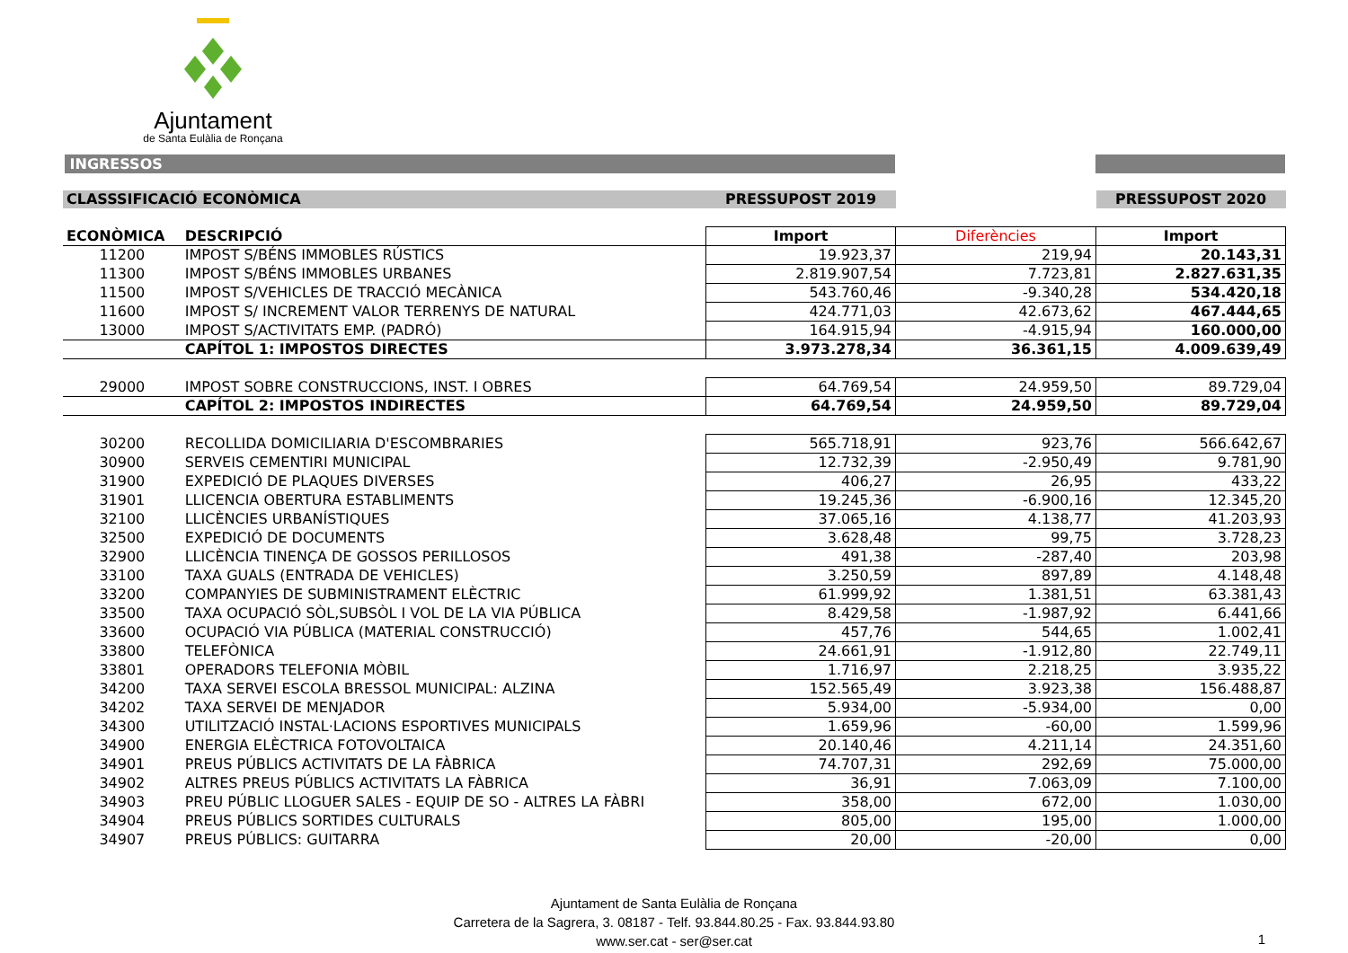Ajuntament
de Santa Eulàlia de Ronçana
INGRESSOS
| CLASSSIFICACIÓ ECONÒMICA | | PRESSUPOST 2019 | | PRESSUPOST 2020 |
| ECONÒMICA | DESCRIPCIÓ | Import | Diferències | Import |
| 11200 | IMPOST S/BÉNS IMMOBLES RÚSTICS | 19.923,37 | 219,94 | 20.143,31 |
| 11300 | IMPOST S/BÉNS IMMOBLES URBANES | 2.819.907,54 | 7.723,81 | 2.827.631,35 |
| 11500 | IMPOST S/VEHICLES DE TRACCIÓ MECÀNICA | 543.760,46 | -9.340,28 | 534.420,18 |
| 11600 | IMPOST S/ INCREMENT VALOR TERRENYS DE NATURAL | 424.771,03 | 42.673,62 | 467.444,65 |
| 13000 | IMPOST S/ACTIVITATS EMP. (PADRÓ) | 164.915,94 | -4.915,94 | 160.000,00 |
| | CAPÍTOL 1: IMPOSTOS DIRECTES | 3.973.278,34 | 36.361,15 | 4.009.639,49 |
| 29000 | IMPOST SOBRE CONSTRUCCIONS, INST. I OBRES | 64.769,54 | 24.959,50 | 89.729,04 |
| | CAPÍTOL 2: IMPOSTOS INDIRECTES | 64.769,54 | 24.959,50 | 89.729,04 |
| 30200 | RECOLLIDA DOMICILIARIA D'ESCOMBRARIES | 565.718,91 | 923,76 | 566.642,67 |
| 30900 | SERVEIS CEMENTIRI MUNICIPAL | 12.732,39 | -2.950,49 | 9.781,90 |
| 31900 | EXPEDICIÓ DE PLAQUES DIVERSES | 406,27 | 26,95 | 433,22 |
| 31901 | LLICENCIA OBERTURA ESTABLIMENTS | 19.245,36 | -6.900,16 | 12.345,20 |
| 32100 | LLICÈNCIES URBANÍSTIQUES | 37.065,16 | 4.138,77 | 41.203,93 |
| 32500 | EXPEDICIÓ DE DOCUMENTS | 3.628,48 | 99,75 | 3.728,23 |
| 32900 | LLICÈNCIA TINENÇA DE GOSSOS PERILLOSOS | 491,38 | -287,40 | 203,98 |
| 33100 | TAXA GUALS (ENTRADA DE VEHICLES) | 3.250,59 | 897,89 | 4.148,48 |
| 33200 | COMPANYIES DE SUBMINISTRAMENT ELÈCTRIC | 61.999,92 | 1.381,51 | 63.381,43 |
| 33500 | TAXA OCUPACIÓ SÒL,SUBSÒL I VOL DE LA VIA PÚBLICA | 8.429,58 | -1.987,92 | 6.441,66 |
| 33600 | OCUPACIÓ VIA PÚBLICA (MATERIAL CONSTRUCCIÓ) | 457,76 | 544,65 | 1.002,41 |
| 33800 | TELEFÒNICA | 24.661,91 | -1.912,80 | 22.749,11 |
| 33801 | OPERADORS TELEFONIA MÒBIL | 1.716,97 | 2.218,25 | 3.935,22 |
| 34200 | TAXA SERVEI ESCOLA BRESSOL MUNICIPAL: ALZINA | 152.565,49 | 3.923,38 | 156.488,87 |
| 34202 | TAXA SERVEI DE MENJADOR | 5.934,00 | -5.934,00 | 0,00 |
| 34300 | UTILITZACIÓ INSTAL·LACIONS ESPORTIVES MUNICIPALS | 1.659,96 | -60,00 | 1.599,96 |
| 34900 | ENERGIA ELÈCTRICA FOTOVOLTAICA | 20.140,46 | 4.211,14 | 24.351,60 |
| 34901 | PREUS PÚBLICS ACTIVITATS DE LA FÀBRICA | 74.707,31 | 292,69 | 75.000,00 |
| 34902 | ALTRES PREUS PÚBLICS ACTIVITATS LA FÀBRICA | 36,91 | 7.063,09 | 7.100,00 |
| 34903 | PREU PÚBLIC LLOGUER SALES - EQUIP DE SO - ALTRES LA FÀBRI | 358,00 | 672,00 | 1.030,00 |
| 34904 | PREUS PÚBLICS SORTIDES CULTURALS | 805,00 | 195,00 | 1.000,00 |
| 34907 | PREUS PÚBLICS: GUITARRA | 20,00 | -20,00 | 0,00 |
Ajuntament de Santa Eulàlia de Ronçana
Carretera de la Sagrera, 3. 08187 - Telf. 93.844.80.25 - Fax. 93.844.93.80
www.ser.cat - ser@ser.cat
1